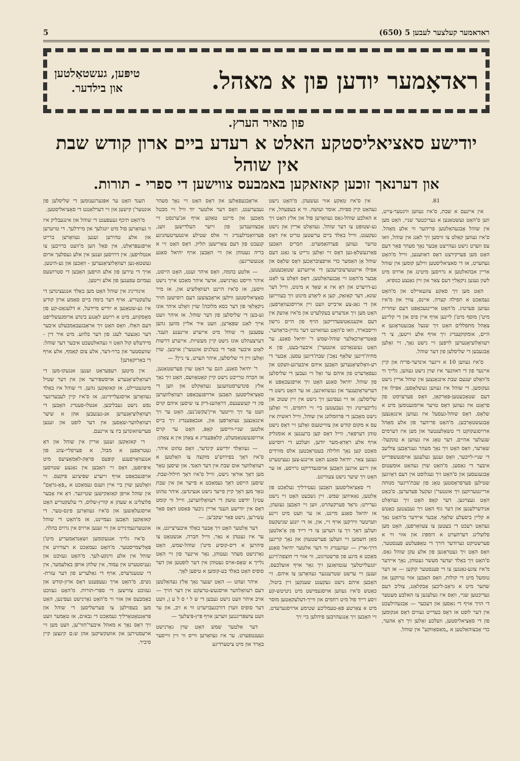ראדאמער קעלצער לעבען 5 (650) 5
ראדאָמער יודען פון א מאהל.
טיפּען, געשטאַלטען
און בילדער.
פון מאיר הערץ.
יודישע סאציאליסטקע האלט א רעדע ביים ארון קודש שבת אין שוהל
און דערנאך זוכען קאזאקען באמבעס צווישען די ספרי - תורות.
81.
אין איינעם א שבת, ס'איז געווען ווינטער-צייט, ווען ס'האָט געשטאַנען א נעדיכטער שניי, האָט מען אין שוהל אָבגעהאַלטען פריהער ווי אלע מאָהל. ס'איז געווען קאַלט צו זוימען זיך לאַנג אין שוהל, וואו עס ווערט גישט געהייצט אָבער נאָך מעהר פאַר דעם האָט מען פערקירצט דאָס דאַווענען, ווייל מ'האָט געהערט, אז די סאציאליסטען ווילען קומען אין שוהל אריין אבהאלטען א גרויסען מיטינג און ארויס מיט לשון נעגען ניקאָלײַ דעם צאַר און זיין גאַנצע כנופיא.
האָט מען זיך סאַקע צוגעאיילט און מ'האָט געמאַכט א תפילה קצרה. איינס, צווײַ און מ'איז געווען פערטיג. מ'האָט אריינגעכאַפּט דעם שחרית מיט'ן מוסף מיט'ן ליינען אויף איין פיס און די קליינע צאָהל מתפללים האָט זיך שנעל אָבגעטראָגען א היים, אומקוקענדיג זיך אויף אלע זייטען, צי די רעוואָלוציאָנערען לויפען זיי נישט נאָך, זיי זאָלען אָבגעבען די שליסלען פון דער שוהל.
ס'איז געווען 10 א זייגער אינדער-פריה און קיין איינער פון די דאוונער איז שוין נישט געווען, גלייך ווי מ'וואָלט יענעם שבת אינגאַנצען אין שוהל אריין נישט געקומען. די שוהל איז געווען געשלאָסען. אפילו אין דעם שטאָכעטען-פּאַרקאַן, וואָס פערצוימט פון פראָנט איז געווען דאָס טויער ארומגענומען מיט א שלאָס. דאָס שוהל-געסעל איז געווען אינגאַנצען אָבגעשטאָרבען. מ'האָט פריהער פון אלע מאָהל ארויסגעקוקט די טשאַלענטער און מען איז דערמים שנעלער אהיים. דער טאָג איז געווען א טונקעל-שאַרער, וואָס האָט זיך נאָך מעהר געגראָבען צוליעב די שניי-לײַכער, וואָס זענען געלעגען אויסגעשפּרייט איבער די גאַסען. מ'האָט שוין געהאַט אומעטום אָבגעגעסען און ס'האָט זיך געגלוסט אין דעם דאָזיגען שטילען פערפראָסטען טאָג פון שבת'דיגער מנוחה אריינטערוקען זיך אונטער'ן זעקעל פעדערען. ס'באָט האָט געצויגען. דער קאָפּ האָט זיך געוואָלט אנידערלעגען און דער גוף האָט זיך געבעטען כאָטש א קליין ביסעלע שלאָף. אָבער איידער מ'האָט נאָך געהאַט רעכט די בעטען צו צעוואָרפען, האָט מען פלוצלינג דערהערט א דומפּיג און אזוי ווי א פערשטיקט גערודער דורך די טאָפּעלטע פענסטער, וואָס האָט זיך געטראָגען פון אלע עקן שוהל גאַס. ס'האָט זיך באַלד יעדער מעשר געטוהן, נאָך איידער מ'איז צוגע-נאַנגען צו די פענסטער קוקען — אז דער טומעל מיט די קולות, וואָס האָבען אזוי טרוקען און שהער מיט א גראָב-ליכען אָבקלאַנג, צוליב דעם געדיכטען שניי, וואָס איז געלעגען צו האלבע מעטער די הויך אויף די גאַסען און דעכער — אָבגעהילעכט אין דער לופט אז דאָס בעדייט געווים דאָס אנקומען פון די סאָציאליסטען, וועלכע זאָלען זיך דאָ אהער, כדי אָבצוהאַלטען א „מאַסאָווקע" אין שוהל.
אין ס'איז טאַקע אזוי געשעהן. מ'האָט נישט געהאַט קיין ספיות. אומר ועושה. ווי א בעפעהל, איז א האלבע שוהל-גאַס געוואָרען פול און אלץ האָט זיך גע-שטופּט צו דער שוהל. געוואָלט אריין און נישט געקענט, ווייל באַלד ביים ערשטען טריט איז דאָס טויער געווען פערהאַמערט. חברים האָבען פאַרגעשלאָ-גען דאָס זיי זאָלען גרייט צו גאַנג דעם שוהל אָן האַמער כדי אויפצובראַכען דאָס שלאָס און אפילו איינטערצוברעכען די אייזערנע שטאָכעטען, אָבער מ'האָט זיי אָבגעהאַלטען. דאָס וואָלט צו לאַנג גע-דויערט און דאָ איז א שאָד א מינוט, ווייל דער שונא, דער קאַזאַק, קען א ליאָדע מינוט זיך בעווייזען און די גאַנ-צע ארבייט וועט זיין ארויסגעוואָרפען; האָט מען זיך אנדערש בעקלערט און מ'איז אַוועק אין דעם אקענגאַטשעדריקען הויף פון חיים גרשון ווייסבארד, וואו ס'האָט געוואוינט דער גהיין-בראַהער, פּאַטריאַרכאַלער שוהל-שמש ר' יחיאל סאַנע. ער האָט געשנאַרכט אונטער'ן איבער-בעט, פון א מחיה'דיגען שלאָף נאָכ'ן שבת'דיגען עסען. אָבער די רע-וואָלוציאָנערען האָבען איהם איבערגע-וועקט און געפאָדערט פון איהם ער זאָל זיי געבען די שליסלען פון שוהל. יחיאל סאַנע האָט זיך אויפגעכאַפּט א דערשראָקענער און געשוואיגען, אז ער האָט נישט די שליסלען; אז זיי געפינען זיך נישט אין זיין שטוב און גלייכצייטיג זיך געבעטען ביי זיי רחמים, זיי זאָלען נישט מאַכען די פּרוזמלונג אין שוהל, ווייל ראשית איז עס א מקום קודש און צווייטענס זאָלען זיי דאָס נישט טוהן דערפאַר, ווייל דאָס קען ברענגען א אומגליק אויף אלע ראַדאָ-מער יודען, וועלכע די רוסישע מאַכט קען נאָך חלילה בעטראַכטען אלס מורדים געגען צאַר. יחיאל סאַנע האָט איינגע-צען געציטערט און זיינע אויגען האָבען אויסגעדריקט גרויסע, אז ער האָט זיך שיער נישט צעוויינט.
די סאָציאליסטען האָבען געטירליך געלאַכט פון אַלטען, נאַאיווען שמש. זיין גשבעט האָט זיי נישט גערירט; גראָד פערקעהרט, ווען זיי האָבען געזעהן, אז יחיאל סאַנע מיינט, אז ער וועט מיט זיינע ווערטער ווירקען אויף זיי, און, אז די יונגע שניעקעס וועלען דאַך זיך צו הערען צו די רייד פון אַ'אלטען מאַן חשמען זיי וועלען פערשטעהן און נאָך קריגען דרך-ארץ — זעהענדיג ווי דער אלטער יחיאל סאַנע מאַכט א מינע פון פרשטויגונג, ווי אזוי די חוצפה'דיגע יונגעלײַטלעך עגטוואָגען זיך גאָר אויף אזעלכעס, זענען זיי ערשט שטרענגער געוואָרען צו איהם. זיי האָבען איהם נישט געקענט שענקען זיין ביטול, כאָטש ס'איז געווען אויסגעמישט מיט ניטיטש-קע זיסע רייד פול מיט רחמים און ווייך-דעלעקאַטען מוסר מיט א צאַרטע פּאַ-טעמליכע שטימע ארויסגערעדט. זיי האָבען זיך אָנגעהויבען פיהלען ביי זיך
אראָבגעפאַלען און דאָס האָט זיי נאָך מעהר געבערענט, וואָס דער אלטער יוד וויל זיי מבטל מאַכען און מיינט טאַקע אויף אנ'ערנסט זיי אָבצוווענדען פון זייער העלדישען וועג, פּערוואַנדלענדיג זיי אלס שטילע אינטערטעהניגע קנעכט פון דעם צאַרישען תליון. דאָס האָט זיי א בריה געטוהן און זיי האָבען אויף יחיאל סאַנע אָנגעשריגען:
— אלטע בהמה, וואָס איהר זענט, האָט הייסט, איהר ווייסט גאָרנישט, אדער איהר מאַכט אייך נישט וויסען, אז ס'איז היינט רעוואָלוציע און, אז מיר סאָציאליסטען ווילען אראָבצוצען דעם רוסישען חזיר ניקאָלאַי פון דער כסא מלוכה! שוין וואָלט איהר אונז גע-בען די שליסלען פון דער שוהל. אז איהר וועט אייך לאַנג שפּאַרען, וועט איר אליין מוזען גהען עפענען די שוהל מיט אייערע איינענע הענד. דערצעהלט אונז נישט קיין מעשיות. אייערע דרשות לאָזט איבער פאַר די בטלנים אונטער'ן אויבען. שוין זאָלען זיין די שליסלען, איהר הערט, צי ניין? —
ר' יחיאל סאַנע, הגם ער האָט שוין פערשטאַנען, אז חברה טרייבט נישט קיין קאָטאָוועס, האָט זיך נאָך אלץ פונדערסטוועגען געוואַקלט און ווען די סאָציאליסטען האָבען ארויפגעכאַפּט רעוואָלווערען פון די קעשענעס, דראָהענ-דיק צו שיסען איהם קוים וועט ער זיך ווייטער איין'עקשנ'נען, האָט ער זיך אינגאַנצען נעוואָרפען און, אנכאַפּענדיג זיך ביים אלטען שניי-ווייסען קאָפּ, האָט ער קוים ארויסגעשטאַמעלט, קלאַפּענדיג א צאָהן אין א צאָהן:
— געוואַלד יודישע קינדער, וואָס טהוט איהר, ס'איז דאָך בפירוש'ע מוקצה צו האַלטען א רעוואָלווער אום שבת אין דער האַנד. און שיסען טאָר מען דאָך אוראַי נישט, ווייל ס'איז דאָך חילול-שבת. שיסען הייסט דאָך געמאַכט א פייער און אין שבת טאָר מען דאָך קיין פייער נישט אנצינדען. איהר טהוט עטץ! יוֹרפּט טוּעק די רעוואָלווערען, ווייל ווי קומט דאָס אין יודישע הענד אריין ניכער פּאַסט דאָס פאַר עשיו'ען, נישט פאַר יעקב'ען. —
דער אַלטער האָט זיך אָבער באַלד איבערצייגט, אז ער איז געטהן א נאַר, ווייל חברה, אנשטאָט צו פיהרען א דיס-קוסיע מיט'ן שוהל-שמש, האָט גאָרנישט מעהר געטוהן, נאָר איינער פון זיי האָט גלייך א שאָס-אויס געטוהן אין דער לופטען און דער סופיס האָט באַלד בע-קומען א טיפען לאָך.
איהר זעהט — האָט יענער נאָך אַלץ געהאַלטען דעם רעוואָלווער אויסגעש-טרעקט אין דער הויך — אויב איהר וועט נישט געבען די ש ל י ס ל ע ן, וועט דער סופיס ווערן דורכגעבויערט ווי א זיב, און ער וועט צושפּריגנגען ווערען אויף פּיץ-פּיצלעך —
דער אלטער שמש האָט שוין גאָרנישט געענטפערט. ער איז געוואָרען ווייס ווי זיין ווייסער באָרד און מיט ציטערדיגע
הענד האָט ער אפּגערגענומען די שליסלען פון אונטער'ן קישען און זיי דערלאַנגט די סאָציאליסטען.
מ'האָט תיכף געעפענט די שוהל און אינגעבליק איז זי געוואָרען פול מיט יונגלעך און מיידלעך. די טויערען און אלע טהירען זענען געוואָרען ברייט אויפגעפּראַלט, אין פאַל הען מ'וועט ברויכען צו אנטלויפען. אין דרויסען זענען אין אלע געסלעך ארום געשטאַ-נען רעוואָלוציאָנערען - וואַכען און גע-היטען. אויך די טירען פון אלע הויפען האָבען די סטרושעס נעמיזם עפענען פון אלע זייטען.
אינווייניג אין שוהל האָט מען באַלד אנגעצינדען די עלעקטריע. אויף דער בימה ביים סאַמע ארון קודש איז גע-שטאַנען א יודיש מיידעל, א דלעגאַט-קע פון מאָסקווע, מיט א רויטע לאַנגע בינדע ארומגעשלייפט דעם האַלז. וואָס האָט זיך אראָבגעבאָמבעלט איבער דער גאַנצער לענג פון דער בלוזע. מיט איר דין - מיידעלש קול האָט זי געהאלטעכט איבער דער שוהל: שוועסטער און ברוי-דער, אלע צום קאַמף, אלע אויף די באַריקאַדען!
אין מיטען רעפעראַט זענען אנגעקו-מען די רעוואָלוציאָנערע אויסשפּירער און אין דער שטיל מיטגעטיילט, אז קאזאַקען גהען. די שוהל איז באַלד געוואָרען אויסגעליידיגט, אז ס'איז קיין לעבעדיגער נפש נישט געבליבען. אנטלו-פענדיג האָבען די רעוואָלוציאָנערען אנ-געגעבען אהן א שיער רעוואָלווער-שאָסען אין דער לופט און זענען פערשוואונדען ביז צו איינעם.
די קאזאַקען זענען אריין אין שוהל און דאָ געטראָפען א מבול, א פערפליי-צונג פון אנגעוואָרפענע קופּעס פּראָק-לאַמאַציעס מיט איפּיזפען, וואָס זיי האָבען אין גאַנצע שטויסען אויפגעכאַפּט אויף זייערע שפּיציגע פּיקעס. זיי וואָלטען שוין ביי איין וועגס געמאַכט א „פּאָ-גראָם" אין שוהל אויפן קאַזאַקישען שטייגער. דאָ איז אָבער פלוצלינג א שעהן א קורץ-שלוס, די עלעקטריע האָט אויסגעלאָשען און ס'איז געוואָרען פינס-טער. די קאזאַקען האָבען געמיינט, אז מ'האָט די שוהל אונטערגעמינירט און זיי זענען ארויס אין גרויס בהלה.
ס'איז גלייך אנגעקומען זשאַנדאַמעריע מיט'ן פּאָליצמייסטער. מ'האָט געמאַכט א רעוויזיע אין שוהל אין אלע ווינקע-לעך. מ'האָט געזוכט און געניסטערט אין עמוד, אין שלחן אויפן באַלעמער, אין די שטענדערס, אויף די גאַלעריע פון דער עזרת-נשים. מ'האָט אויך געעפענט דאָס ארון-קודש און געזוכט צווישען די ספרי-תורות. מ'האָט געזוכט באָמבעס און אזוי ווי מ'האָט גאָרנישט געפינען, האָט מען בעפוילען צו פערשליסען די שוהל און פּראַנטאָטאָרליך געמאַכט די גבאים, אז טאָמער וועט זיך דאָס נאָך א מאהל איבער'חזר'ען, וועט מען זיי ארעסטירען און אוועקשיקען אהן ש:ם קינצען קיין סיביר.